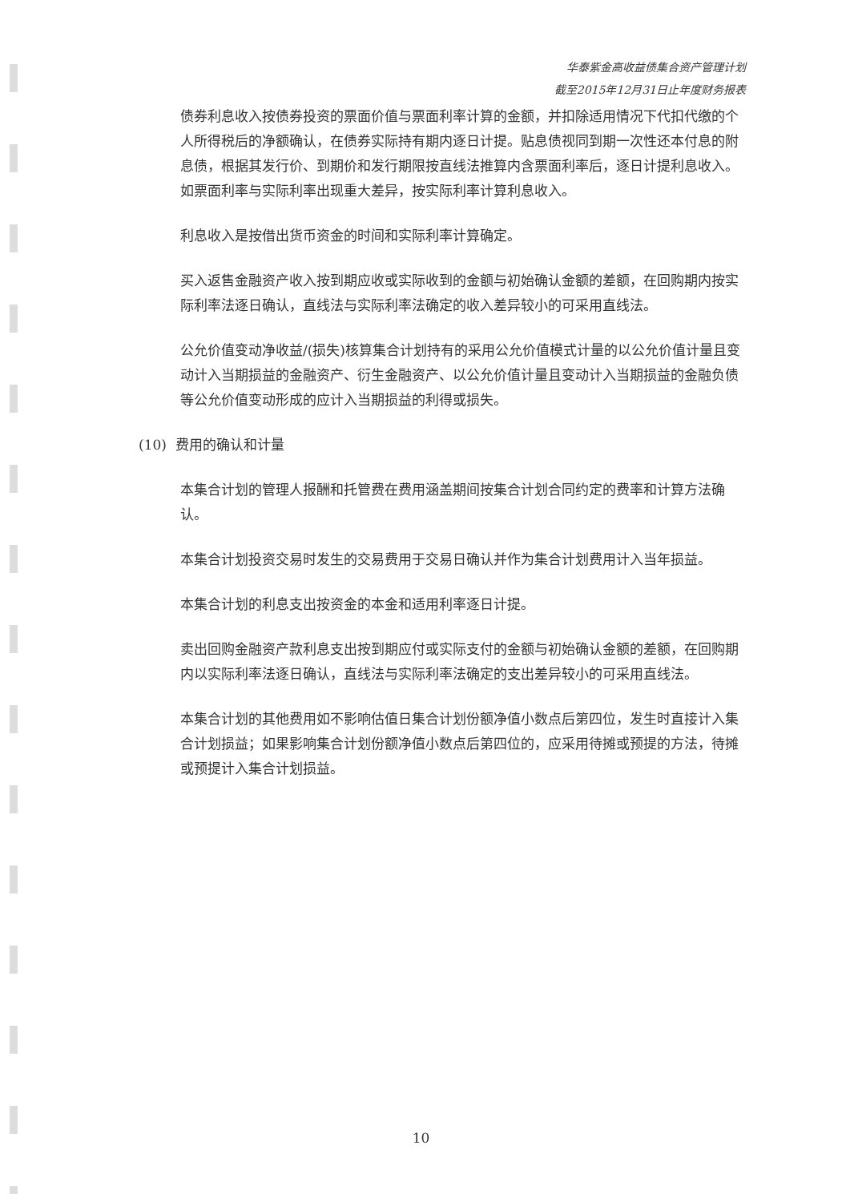华泰紫金高收益债集合资产管理计划
截至2015年12月31日止年度财务报表
债券利息收入按债券投资的票面价值与票面利率计算的金额，并扣除适用情况下代扣代缴的个人所得税后的净额确认，在债券实际持有期内逐日计提。贴息债视同到期一次性还本付息的附息债，根据其发行价、到期价和发行期限按直线法推算内含票面利率后，逐日计提利息收入。如票面利率与实际利率出现重大差异，按实际利率计算利息收入。
利息收入是按借出货币资金的时间和实际利率计算确定。
买入返售金融资产收入按到期应收或实际收到的金额与初始确认金额的差额，在回购期内按实际利率法逐日确认，直线法与实际利率法确定的收入差异较小的可采用直线法。
公允价值变动净收益/(损失)核算集合计划持有的采用公允价值模式计量的以公允价值计量且变动计入当期损益的金融资产、衍生金融资产、以公允价值计量且变动计入当期损益的金融负债等公允价值变动形成的应计入当期损益的利得或损失。
(10) 费用的确认和计量
本集合计划的管理人报酬和托管费在费用涵盖期间按集合计划合同约定的费率和计算方法确认。
本集合计划投资交易时发生的交易费用于交易日确认并作为集合计划费用计入当年损益。
本集合计划的利息支出按资金的本金和适用利率逐日计提。
卖出回购金融资产款利息支出按到期应付或实际支付的金额与初始确认金额的差额，在回购期内以实际利率法逐日确认，直线法与实际利率法确定的支出差异较小的可采用直线法。
本集合计划的其他费用如不影响估值日集合计划份额净值小数点后第四位，发生时直接计入集合计划损益；如果影响集合计划份额净值小数点后第四位的，应采用待摊或预提的方法，待摊或预提计入集合计划损益。
10